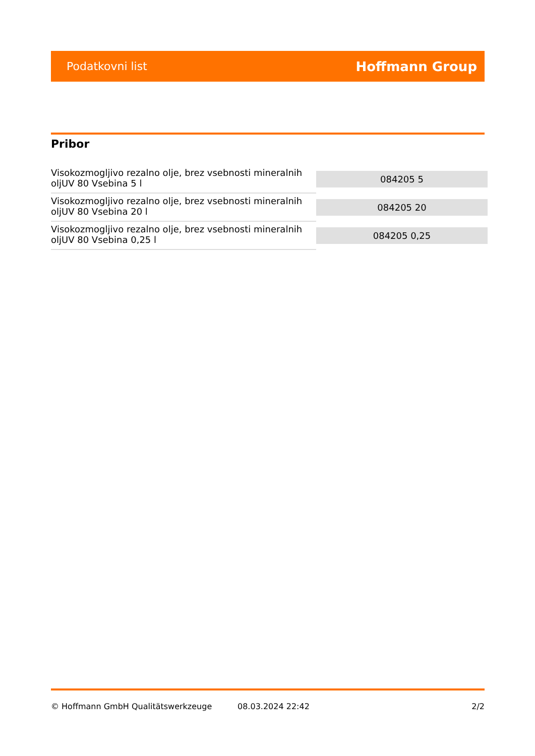Podatkovni list Hoffmann Group
Pribor
| Visokozmogljivo rezalno olje, brez vsebnosti mineralnih oljUV 80 Vsebina 5 l | 084205 5 |
| Visokozmogljivo rezalno olje, brez vsebnosti mineralnih oljUV 80 Vsebina 20 l | 084205 20 |
| Visokozmogljivo rezalno olje, brez vsebnosti mineralnih oljUV 80 Vsebina 0,25 l | 084205 0,25 |
© Hoffmann GmbH Qualitätswerkzeuge 08.03.2024 22:42 2/2